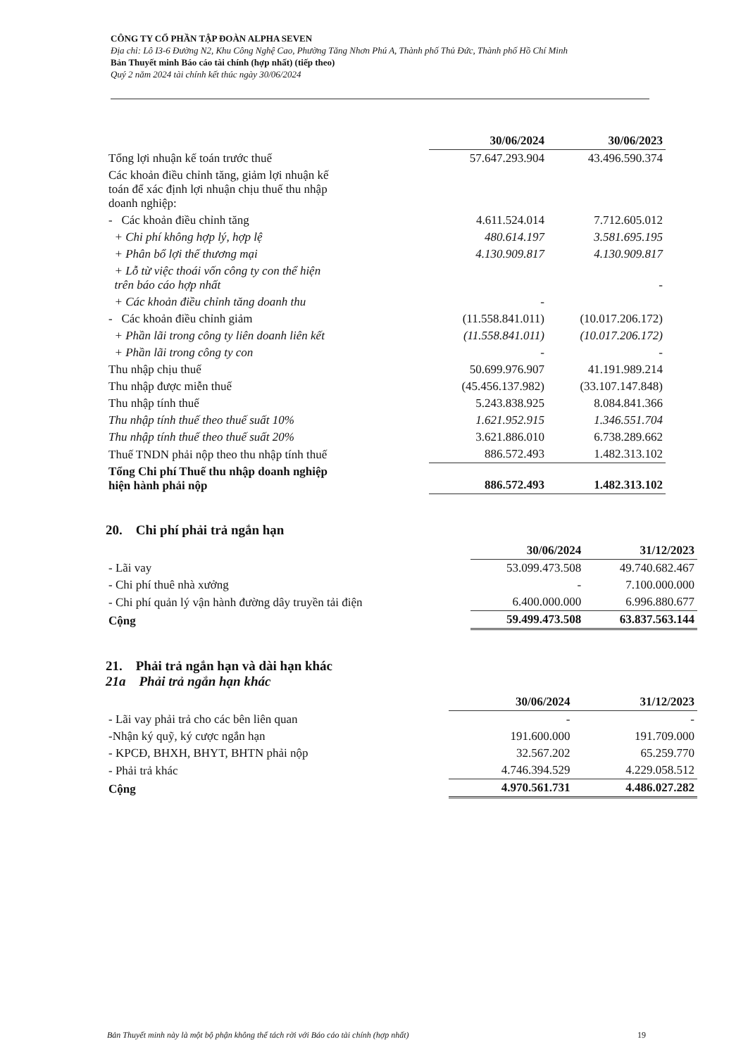CÔNG TY CỔ PHẦN TẬP ĐOÀN ALPHA SEVEN
Địa chỉ: Lô I3-6 Đường N2, Khu Công Nghệ Cao, Phường Tăng Nhơn Phú A, Thành phố Thủ Đức, Thành phố Hồ Chí Minh
Bản Thuyết minh Báo cáo tài chính (hợp nhất) (tiếp theo)
Quý 2 năm 2024 tài chính kết thúc ngày 30/06/2024
| | 30/06/2024 | 30/06/2023 |
| Tổng lợi nhuận kế toán trước thuế | 57.647.293.904 | 43.496.590.374 |
| Các khoản điều chỉnh tăng, giảm lợi nhuận kế toán để xác định lợi nhuận chịu thuế thu nhập doanh nghiệp: | | |
| - Các khoản điều chỉnh tăng | 4.611.524.014 | 7.712.605.012 |
| + Chi phí không hợp lý, hợp lệ | 480.614.197 | 3.581.695.195 |
| + Phân bổ lợi thế thương mại | 4.130.909.817 | 4.130.909.817 |
| + Lỗ từ việc thoái vốn công ty con thể hiện trên báo cáo hợp nhất | | - |
| + Các khoản điều chỉnh tăng doanh thu | - | |
| - Các khoản điều chỉnh giảm | (11.558.841.011) | (10.017.206.172) |
| + Phần lãi trong công ty liên doanh liên kết | (11.558.841.011) | (10.017.206.172) |
| + Phần lãi trong công ty con | - | - |
| Thu nhập chịu thuế | 50.699.976.907 | 41.191.989.214 |
| Thu nhập được miễn thuế | (45.456.137.982) | (33.107.147.848) |
| Thu nhập tính thuế | 5.243.838.925 | 8.084.841.366 |
| Thu nhập tính thuế theo thuế suất 10% | 1.621.952.915 | 1.346.551.704 |
| Thu nhập tính thuế theo thuế suất 20% | 3.621.886.010 | 6.738.289.662 |
| Thuế TNDN phải nộp theo thu nhập tính thuế | 886.572.493 | 1.482.313.102 |
| Tổng Chi phí Thuế thu nhập doanh nghiệp hiện hành phải nộp | 886.572.493 | 1.482.313.102 |
20. Chi phí phải trả ngắn hạn
| | 30/06/2024 | 31/12/2023 |
| - Lãi vay | 53.099.473.508 | 49.740.682.467 |
| - Chi phí thuê nhà xưởng | - | 7.100.000.000 |
| - Chi phí quản lý vận hành đường dây truyền tải điện | 6.400.000.000 | 6.996.880.677 |
| Cộng | 59.499.473.508 | 63.837.563.144 |
21. Phải trả ngắn hạn và dài hạn khác
21a Phải trả ngắn hạn khác
| | 30/06/2024 | 31/12/2023 |
| - Lãi vay phải trả cho các bên liên quan | - | - |
| -Nhận ký quỹ, ký cược ngắn hạn | 191.600.000 | 191.709.000 |
| - KPCĐ, BHXH, BHYT, BHTN phải nộp | 32.567.202 | 65.259.770 |
| - Phải trả khác | 4.746.394.529 | 4.229.058.512 |
| Cộng | 4.970.561.731 | 4.486.027.282 |
Bản Thuyết minh này là một bộ phận không thể tách rời với Báo cáo tài chính (hợp nhất)
19